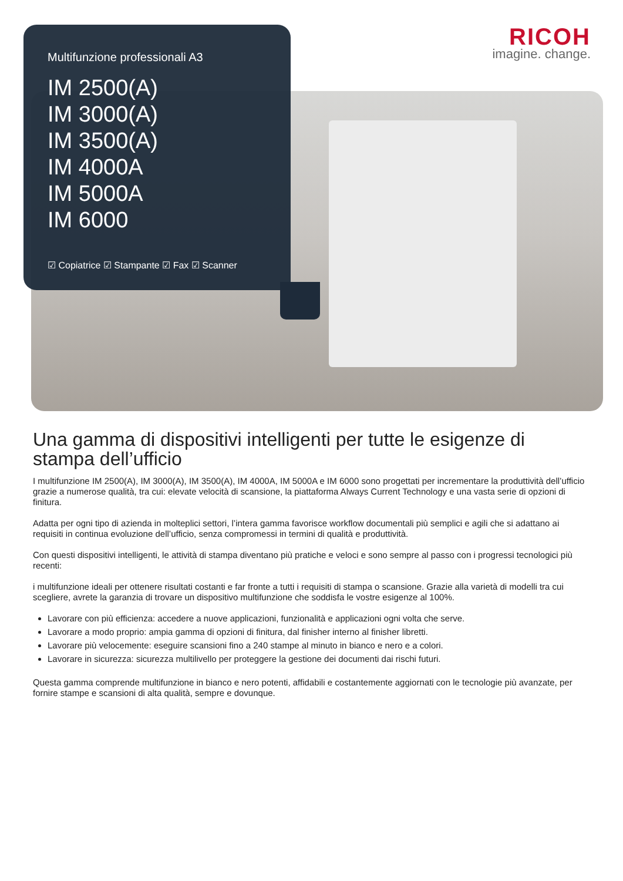RICOH
imagine. change.
Multifunzione professionali A3
IM 2500(A)
IM 3000(A)
IM 3500(A)
IM 4000A
IM 5000A
IM 6000
☑ Copiatrice ☑ Stampante ☑ Fax ☑ Scanner
Una gamma di dispositivi intelligenti per tutte le esigenze di stampa dell’ufficio
I multifunzione IM 2500(A), IM 3000(A), IM 3500(A), IM 4000A, IM 5000A e IM 6000 sono progettati per incrementare la produttività dell’ufficio grazie a numerose qualità, tra cui: elevate velocità di scansione, la piattaforma Always Current Technology e una vasta serie di opzioni di finitura.
Adatta per ogni tipo di azienda in molteplici settori, l’intera gamma favorisce workflow documentali più semplici e agili che si adattano ai requisiti in continua evoluzione dell’ufficio, senza compromessi in termini di qualità e produttività.
Con questi dispositivi intelligenti, le attività di stampa diventano più pratiche e veloci e sono sempre al passo con i progressi tecnologici più recenti:
i multifunzione ideali per ottenere risultati costanti e far fronte a tutti i requisiti di stampa o scansione. Grazie alla varietà di modelli tra cui scegliere, avrete la garanzia di trovare un dispositivo multifunzione che soddisfa le vostre esigenze al 100%.
Lavorare con più efficienza: accedere a nuove applicazioni, funzionalità e applicazioni ogni volta che serve.
Lavorare a modo proprio: ampia gamma di opzioni di finitura, dal finisher interno al finisher libretti.
Lavorare più velocemente: eseguire scansioni fino a 240 stampe al minuto in bianco e nero e a colori.
Lavorare in sicurezza: sicurezza multilivello per proteggere la gestione dei documenti dai rischi futuri.
Questa gamma comprende multifunzione in bianco e nero potenti, affidabili e costantemente aggiornati con le tecnologie più avanzate, per fornire stampe e scansioni di alta qualità, sempre e dovunque.